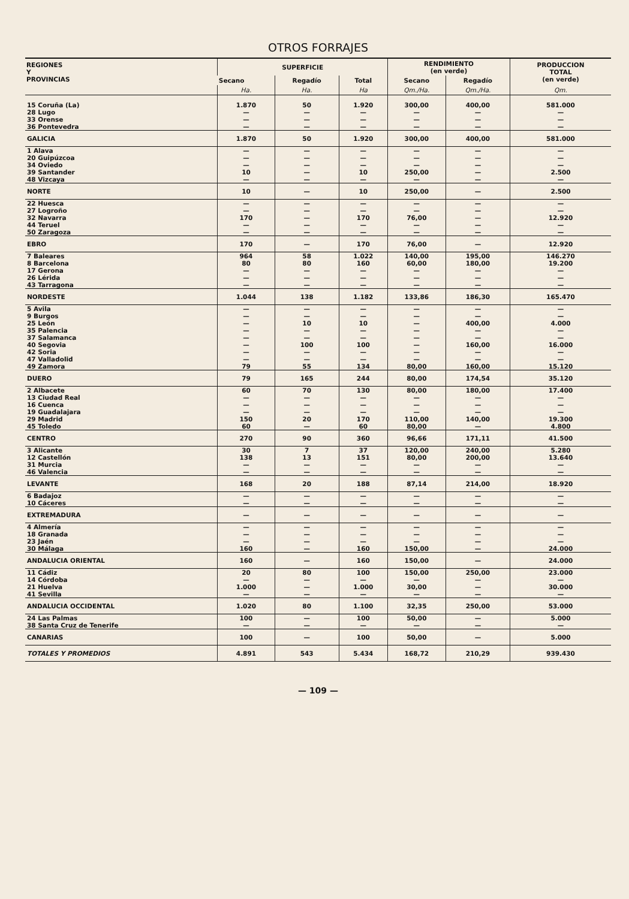OTROS FORRAJES
| REGIONES Y PROVINCIAS | SUPERFICIE | | | RENDIMIENTO (en verde) | | PRODUCCION TOTAL (en verde) |
| --- | --- | --- | --- | --- | --- | --- |
| | Secano | Regadío | Total | Secano | Regadío | |
| | Ha. | Ha. | Ha | Qm./Ha. | Qm./Ha. | Qm. |
| 15 Coruña (La) 28 Lugo 33 Orense 36 Pontevedra | 1.870 — — — | 50 — — — | 1.920 — — — | 300,00 — — — | 400,00 — — — | 581.000 — — — |
| GALICIA | 1.870 | 50 | 1.920 | 300,00 | 400,00 | 581.000 |
| 1 Alava 20 Guipúzcoa 34 Oviedo 39 Santander 48 Vizcaya | — — — 10 — | — — — — — | — — — 10 — | — — — 250,00 — | — — — — — | — — — 2.500 — |
| NORTE | 10 | — | 10 | 250,00 | — | 2.500 |
| 22 Huesca 27 Logroño 32 Navarra 44 Teruel 50 Zaragoza | — — 170 — — | — — — — — | — — 170 — — | — — 76,00 — — | — — — — — | — — 12.920 — — |
| EBRO | 170 | — | 170 | 76,00 | — | 12.920 |
| 7 Baleares 8 Barcelona 17 Gerona 26 Lérida 43 Tarragona | 964 80 — — — | 58 80 — — — | 1.022 160 — — — | 140,00 60,00 — — — | 195,00 180,00 — — — | 146.270 19.200 — — — |
| NORDESTE | 1.044 | 138 | 1.182 | 133,86 | 186,30 | 165.470 |
| 5 Avila 9 Burgos 25 León 35 Palencia 37 Salamanca 40 Segovia 42 Soria 47 Valladolid 49 Zamora | — — — — — — — — 79 | — — 10 — — 100 — — 55 | — — 10 — — 100 — — 134 | — — — — — — — — 80,00 | — — 400,00 — — 160,00 — — 160,00 | — — 4.000 — — 16.000 — — 15.120 |
| DUERO | 79 | 165 | 244 | 80,00 | 174,54 | 35.120 |
| 2 Albacete 13 Ciudad Real 16 Cuenca 19 Guadalajara 29 Madrid 45 Toledo | 60 — — — 150 60 | 70 — — — 20 — | 130 — — — 170 60 | 80,00 — — — 110,00 80,00 | 180,00 — — — 140,00 — | 17.400 — — — 19.300 4.800 |
| CENTRO | 270 | 90 | 360 | 96,66 | 171,11 | 41.500 |
| 3 Alicante 12 Castellón 31 Murcia 46 Valencia | 30 138 — — | 7 13 — — | 37 151 — — | 120,00 80,00 — — | 240,00 200,00 — — | 5.280 13.640 — — |
| LEVANTE | 168 | 20 | 188 | 87,14 | 214,00 | 18.920 |
| 6 Badajoz 10 Cáceres | — — | — — | — — | — — | — — | — — |
| EXTREMADURA | — | — | — | — | — | — |
| 4 Almería 18 Granada 23 Jaén 30 Málaga | — — — 160 | — — — — | — — — 160 | — — — 150,00 | — — — — | — — — 24.000 |
| ANDALUCIA ORIENTAL | 160 | — | 160 | 150,00 | — | 24.000 |
| 11 Cádiz 14 Córdoba 21 Huelva 41 Sevilla | 20 — 1.000 — | 80 — — — | 100 — 1.000 — | 150,00 — 30,00 — | 250,00 — — — | 23.000 — 30.000 — |
| ANDALUCIA OCCIDENTAL | 1.020 | 80 | 1.100 | 32,35 | 250,00 | 53.000 |
| 24 Las Palmas 38 Santa Cruz de Tenerife | 100 — | — — | 100 — | 50,00 — | — — | 5.000 — |
| CANARIAS | 100 | — | 100 | 50,00 | — | 5.000 |
| TOTALES Y PROMEDIOS | 4.891 | 543 | 5.434 | 168,72 | 210,29 | 939.430 |
— 109 —